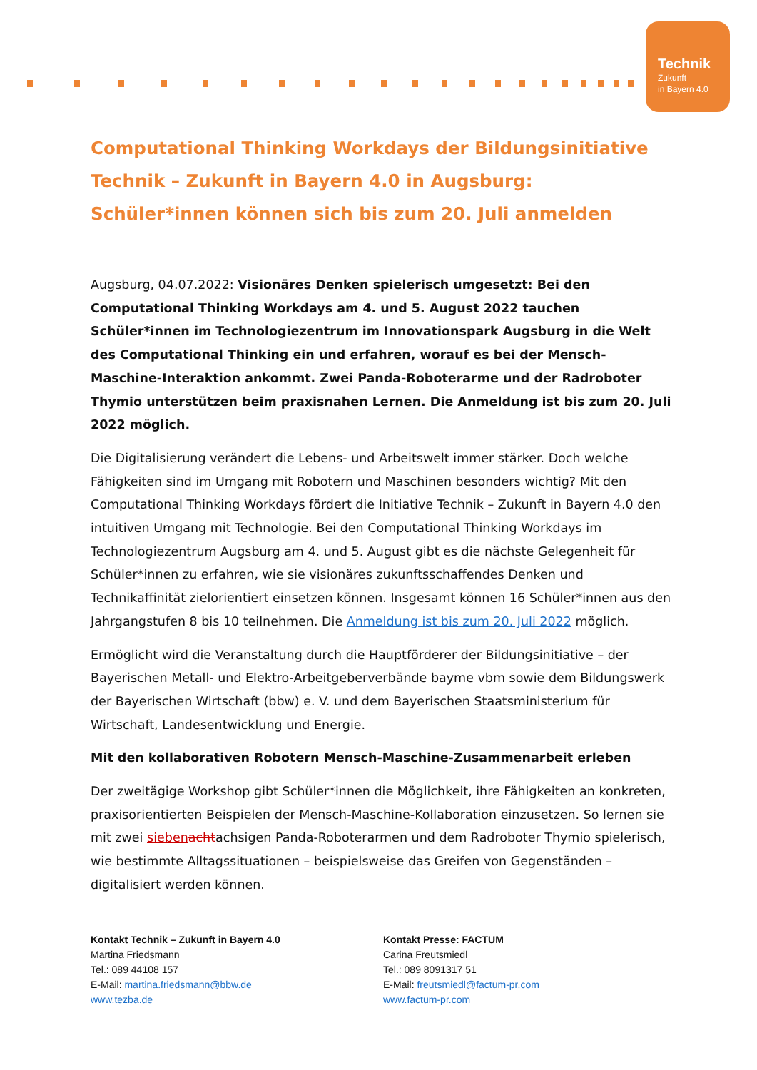Technik
Zukunft
in Bayern 4.0
Computational Thinking Workdays der Bildungsinitiative Technik – Zukunft in Bayern 4.0 in Augsburg: Schüler*innen können sich bis zum 20. Juli anmelden
Augsburg, 04.07.2022: Visionäres Denken spielerisch umgesetzt: Bei den Computational Thinking Workdays am 4. und 5. August 2022 tauchen Schüler*innen im Technologiezentrum im Innovationspark Augsburg in die Welt des Computational Thinking ein und erfahren, worauf es bei der Mensch-Maschine-Interaktion ankommt. Zwei Panda-Roboterarme und der Radroboter Thymio unterstützen beim praxisnahen Lernen. Die Anmeldung ist bis zum 20. Juli 2022 möglich.
Die Digitalisierung verändert die Lebens- und Arbeitswelt immer stärker. Doch welche Fähigkeiten sind im Umgang mit Robotern und Maschinen besonders wichtig? Mit den Computational Thinking Workdays fördert die Initiative Technik – Zukunft in Bayern 4.0 den intuitiven Umgang mit Technologie. Bei den Computational Thinking Workdays im Technologiezentrum Augsburg am 4. und 5. August gibt es die nächste Gelegenheit für Schüler*innen zu erfahren, wie sie visionäres zukunftsschaffendes Denken und Technikaffinität zielorientiert einsetzen können. Insgesamt können 16 Schüler*innen aus den Jahrgangstufen 8 bis 10 teilnehmen. Die Anmeldung ist bis zum 20. Juli 2022 möglich.
Ermöglicht wird die Veranstaltung durch die Hauptförderer der Bildungsinitiative – der Bayerischen Metall- und Elektro-Arbeitgeberverbände bayme vbm sowie dem Bildungswerk der Bayerischen Wirtschaft (bbw) e. V. und dem Bayerischen Staatsministerium für Wirtschaft, Landesentwicklung und Energie.
Mit den kollaborativen Robotern Mensch-Maschine-Zusammenarbeit erleben
Der zweitägige Workshop gibt Schüler*innen die Möglichkeit, ihre Fähigkeiten an konkreten, praxisorientierten Beispielen der Mensch-Maschine-Kollaboration einzusetzen. So lernen sie mit zwei sieben achtachsigen Panda-Roboterarmen und dem Radroboter Thymio spielerisch, wie bestimmte Alltagssituationen – beispielsweise das Greifen von Gegenständen – digitalisiert werden können.
Kontakt Technik – Zukunft in Bayern 4.0
Martina Friedsmann
Tel.: 089 44108 157
E-Mail: martina.friedsmann@bbw.de
www.tezba.de
Kontakt Presse: FACTUM
Carina Freutsmiedl
Tel.: 089 8091317 51
E-Mail: freutsmiedl@factum-pr.com
www.factum-pr.com